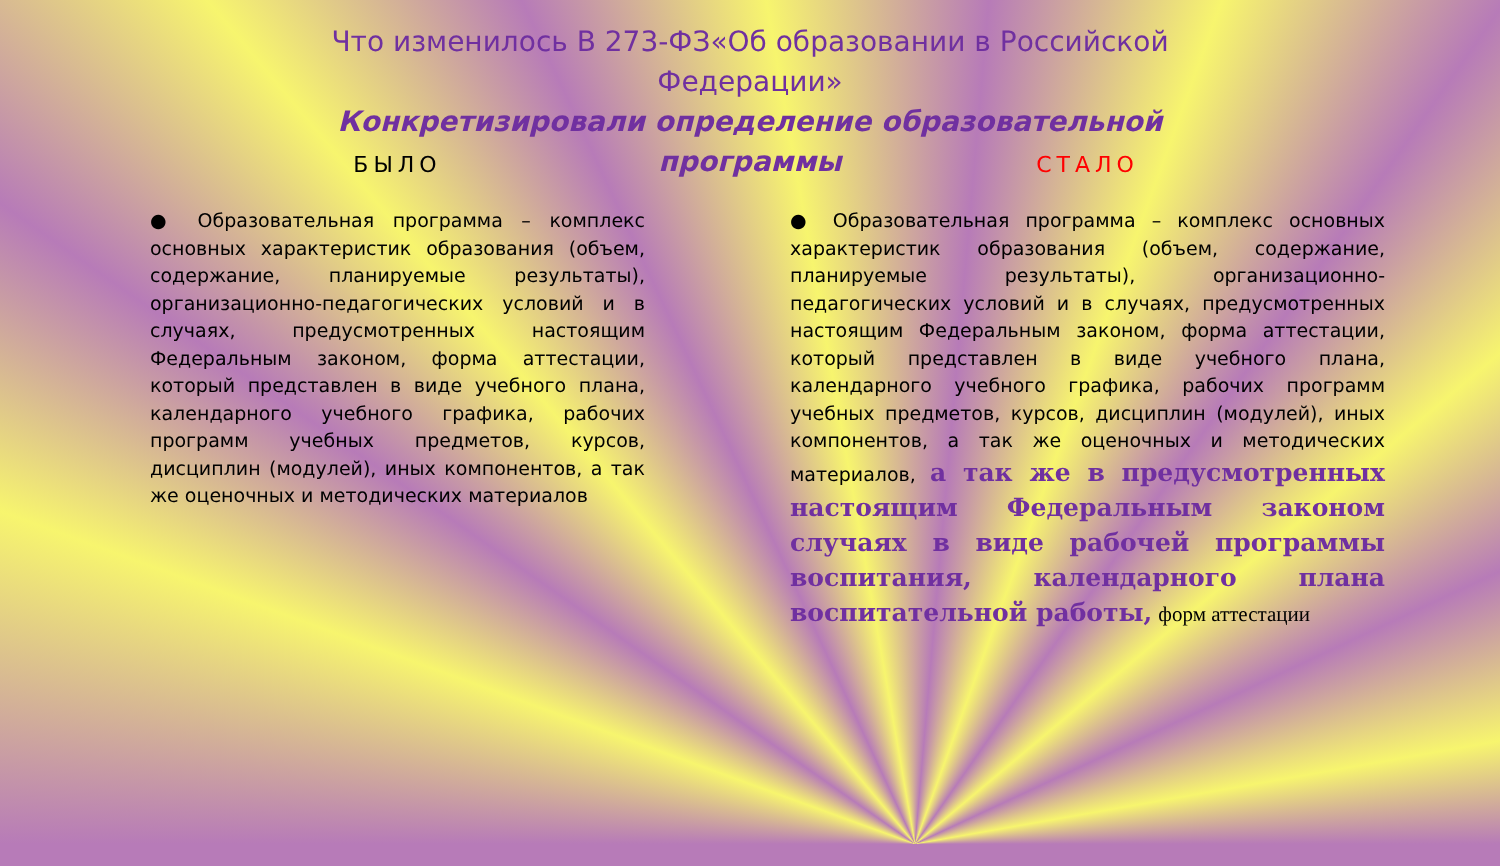Что изменилось В 273-ФЗ«Об образовании в Российской Федерации»
Конкретизировали определение образовательной программы
БЫЛО
● Образовательная программа – комплекс основных характеристик образования (объем, содержание, планируемые результаты), организационно-педагогических условий и в случаях, предусмотренных настоящим Федеральным законом, форма аттестации, который представлен в виде учебного плана, календарного учебного графика, рабочих программ учебных предметов, курсов, дисциплин (модулей), иных компонентов, а так же оценочных и методических материалов
СТАЛО
● Образовательная программа – комплекс основных характеристик образования (объем, содержание, планируемые результаты), организационно-педагогических условий и в случаях, предусмотренных настоящим Федеральным законом, форма аттестации, который представлен в виде учебного плана, календарного учебного графика, рабочих программ учебных предметов, курсов, дисциплин (модулей), иных компонентов, а так же оценочных и методических материалов, а так же в предусмотренных настоящим Федеральным законом случаях в виде рабочей программы воспитания, календарного плана воспитательной работы, форм аттестации